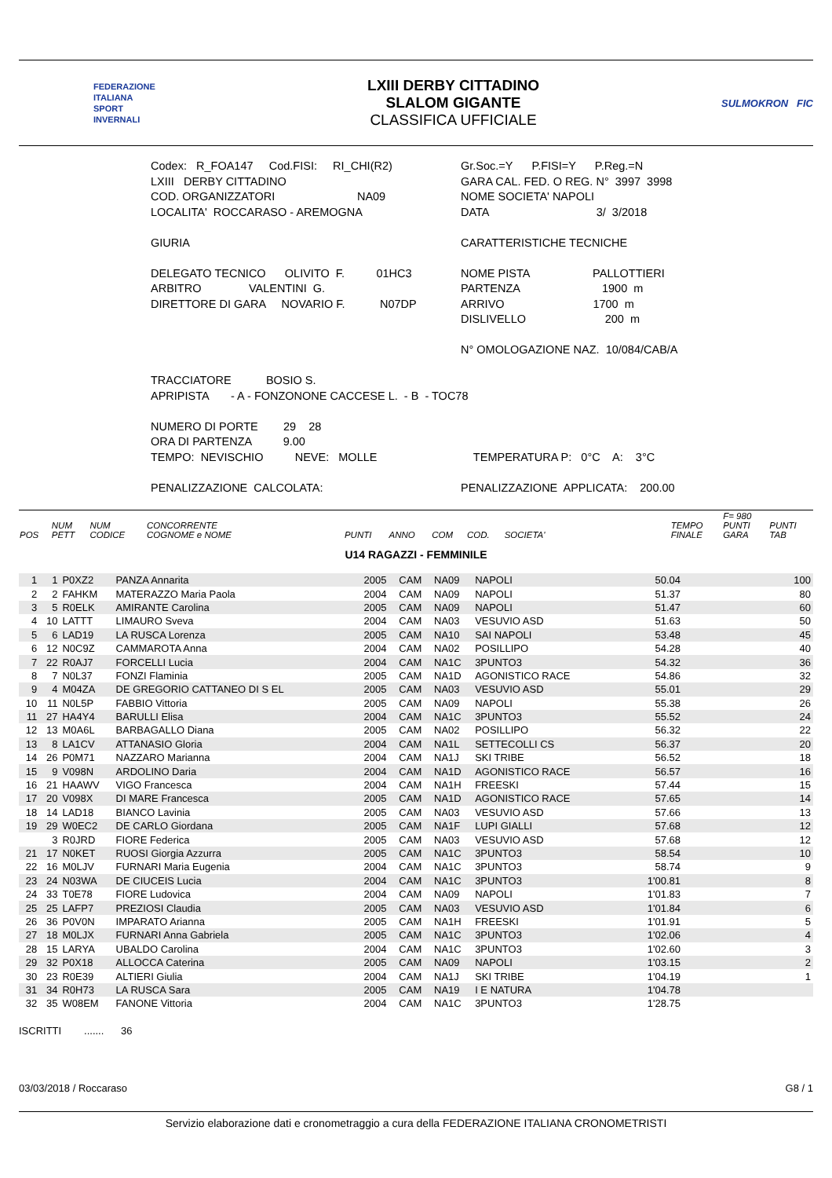FEDERAZIONE
ITALIANA
SPORT
INVERNALI
LXIII DERBY CITTADINO
SLALOM GIGANTE
CLASSIFICA UFFICIALE
SULMOKRON FIC
Codex: R_FOA147 Cod.FISI: RI_CHI(R2)
Gr.Soc.=Y P.FISI=Y P.Reg.=N
LXIII DERBY CITTADINO
GARA CAL. FED. O REG. N° 3997 3998
COD. ORGANIZZATORI NA09
NOME SOCIETA' NAPOLI
LOCALITA' ROCCARASO - AREMOGNA
DATA 3/ 3/2018
GIURIA
CARATTERISTICHE TECNICHE
DELEGATO TECNICO OLIVITO F. 01HC3
NOME PISTA PALLOTTIERI
ARBITRO VALENTINI G.
PARTENZA 1900 m
DIRETTORE DI GARA NOVARIO F. N07DP
ARRIVO 1700 m
DISLIVELLO 200 m
N° OMOLOGAZIONE NAZ. 10/084/CAB/A
TRACCIATORE BOSIO S.
APRIPISTA - A - FONZONONE CACCESE L. - B - TOC78
NUMERO DI PORTE 29 28
ORA DI PARTENZA 9.00
TEMPO: NEVISCHIO NEVE: MOLLE
TEMPERATURA P: 0°C A: 3°C
PENALIZZAZIONE CALCOLATA:
PENALIZZAZIONE APPLICATA: 200.00
| POS | NUM PETT | NUM CODICE | CONCORRENTE COGNOME e NOME | PUNTI | ANNO | COM | COD. | SOCIETA' | TEMPO FINALE | F= 980 PUNTI GARA | PUNTI TAB |
| --- | --- | --- | --- | --- | --- | --- | --- | --- | --- | --- | --- |
U14 RAGAZZI - FEMMINILE
| 1 | 1 | P0XZ2 | PANZA Annarita | 2005 | CAM | NA09 | NAPOLI | 50.04 | 100 |
| 2 | 2 | FAHKM | MATERAZZO Maria Paola | 2004 | CAM | NA09 | NAPOLI | 51.37 | 80 |
| 3 | 5 | R0ELK | AMIRANTE Carolina | 2005 | CAM | NA09 | NAPOLI | 51.47 | 60 |
| 4 | 10 | LATTT | LIMAURO Sveva | 2004 | CAM | NA03 | VESUVIO ASD | 51.63 | 50 |
| 5 | 6 | LAD19 | LA RUSCA Lorenza | 2005 | CAM | NA10 | SAI NAPOLI | 53.48 | 45 |
| 6 | 12 | N0C9Z | CAMMAROTA Anna | 2004 | CAM | NA02 | POSILLIPO | 54.28 | 40 |
| 7 | 22 | R0AJ7 | FORCELLI Lucia | 2004 | CAM | NA1C | 3PUNTO3 | 54.32 | 36 |
| 8 | 7 | N0L37 | FONZI Flaminia | 2005 | CAM | NA1D | AGONISTICO RACE | 54.86 | 32 |
| 9 | 4 | M04ZA | DE GREGORIO CATTANEO DI S EL | 2005 | CAM | NA03 | VESUVIO ASD | 55.01 | 29 |
| 10 | 11 | N0L5P | FABBIO Vittoria | 2005 | CAM | NA09 | NAPOLI | 55.38 | 26 |
| 11 | 27 | HA4Y4 | BARULLI Elisa | 2004 | CAM | NA1C | 3PUNTO3 | 55.52 | 24 |
| 12 | 13 | M0A6L | BARBAGALLO Diana | 2005 | CAM | NA02 | POSILLIPO | 56.32 | 22 |
| 13 | 8 | LA1CV | ATTANASIO Gloria | 2004 | CAM | NA1L | SETTECOLLI CS | 56.37 | 20 |
| 14 | 26 | P0M71 | NAZZARO Marianna | 2004 | CAM | NA1J | SKI TRIBE | 56.52 | 18 |
| 15 | 9 | V098N | ARDOLINO Daria | 2004 | CAM | NA1D | AGONISTICO RACE | 56.57 | 16 |
| 16 | 21 | HAAWV | VIGO Francesca | 2004 | CAM | NA1H | FREESKI | 57.44 | 15 |
| 17 | 20 | V098X | DI MARE Francesca | 2005 | CAM | NA1D | AGONISTICO RACE | 57.65 | 14 |
| 18 | 14 | LAD18 | BIANCO Lavinia | 2005 | CAM | NA03 | VESUVIO ASD | 57.66 | 13 |
| 19 | 29 | W0EC2 | DE CARLO Giordana | 2005 | CAM | NA1F | LUPI GIALLI | 57.68 | 12 |
| | 3 | R0JRD | FIORE Federica | 2005 | CAM | NA03 | VESUVIO ASD | 57.68 | 12 |
| 21 | 17 | N0KET | RUOSI Giorgia Azzurra | 2005 | CAM | NA1C | 3PUNTO3 | 58.54 | 10 |
| 22 | 16 | M0LJV | FURNARI Maria Eugenia | 2004 | CAM | NA1C | 3PUNTO3 | 58.74 | 9 |
| 23 | 24 | N03WA | DE CIUCEIS Lucia | 2004 | CAM | NA1C | 3PUNTO3 | 1'00.81 | 8 |
| 24 | 33 | T0E78 | FIORE Ludovica | 2004 | CAM | NA09 | NAPOLI | 1'01.83 | 7 |
| 25 | 25 | LAFP7 | PREZIOSI Claudia | 2005 | CAM | NA03 | VESUVIO ASD | 1'01.84 | 6 |
| 26 | 36 | P0V0N | IMPARATO Arianna | 2005 | CAM | NA1H | FREESKI | 1'01.91 | 5 |
| 27 | 18 | M0LJX | FURNARI Anna Gabriela | 2005 | CAM | NA1C | 3PUNTO3 | 1'02.06 | 4 |
| 28 | 15 | LARYA | UBALDO Carolina | 2004 | CAM | NA1C | 3PUNTO3 | 1'02.60 | 3 |
| 29 | 32 | P0X18 | ALLOCCA Caterina | 2005 | CAM | NA09 | NAPOLI | 1'03.15 | 2 |
| 30 | 23 | R0E39 | ALTIERI Giulia | 2004 | CAM | NA1J | SKI TRIBE | 1'04.19 | 1 |
| 31 | 34 | R0H73 | LA RUSCA Sara | 2005 | CAM | NA19 | I E NATURA | 1'04.78 | |
| 32 | 35 | W08EM | FANONE Vittoria | 2004 | CAM | NA1C | 3PUNTO3 | 1'28.75 | |
ISCRITTI ....... 36
03/03/2018 / Roccaraso G8 / 1
Servizio elaborazione dati e cronometraggio a cura della FEDERAZIONE ITALIANA CRONOMETRISTI